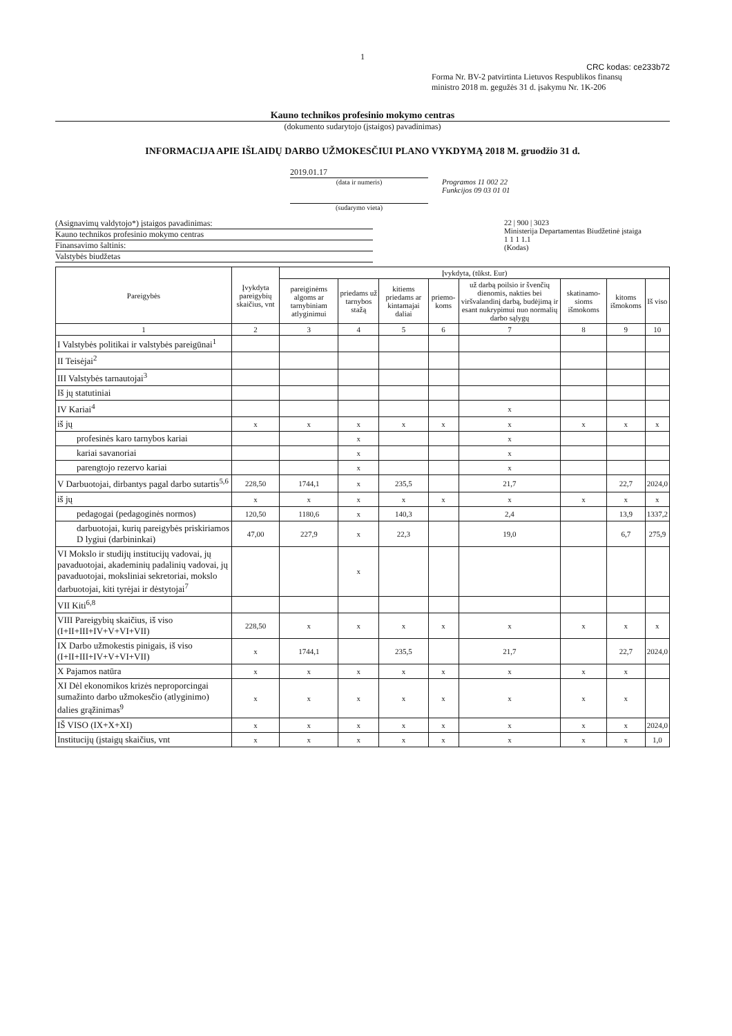1
CRC kodas: ce233b72
Forma Nr. BV-2 patvirtinta Lietuvos Respublikos finansų
ministro 2018 m. gegužės 31 d. įsakymu Nr. 1K-206
Kauno technikos profesinio mokymo centras
(dokumento sudarytojo (įstaigos) pavadinimas)
INFORMACIJA APIE IŠLAIDŲ DARBO UŽMOKESČIUI PLANO VYKDYMĄ 2018 M. gruodžio 31 d.
2019.01.17
(data ir numeris)
(sudarymo vieta)
Programos 11 002 22
Funkcijos 09 03 01 01
(Asignavimų valdytojo*) įstaigos pavadinimas:
Kauno technikos profesinio mokymo centras
Finansavimo šaltinis:
Valstybės biudžetas
22 | 900 | 3023
Ministerija Departamentas Biudžetinė įstaiga
1 1 1 1.1
(Kodas)
| Pareigybės | Įvykdyta pareigybių skaičius, vnt | Įvykdyta, (tūkst. Eur) | | | | | | | |
| --- | --- | --- | --- | --- | --- | --- | --- | --- | --- |
| | | pareiginėms algoms ar tarnybiniam atlyginimui | priedams už tarnybos stažą | kitiems priedams ar kintamajai daliai | priemo-koms | už darbą poilsio ir švenčių dienomis, nakties bei viršvalandinį darbą, budėjimą ir esant nukrypimui nuo normalių darbo sąlygų | skatinamo-sioms išmokoms | kitoms išmokoms | Iš viso |
| 1 | 2 | 3 | 4 | 5 | 6 | 7 | 8 | 9 | 10 |
| I Valstybės politikai ir valstybės pareigūnai<sup>1</sup> | | | | | | | | | |
| II Teisėjai<sup>2</sup> | | | | | | | | | |
| III Valstybės tarnautojai<sup>3</sup> | | | | | | | | | |
| Iš jų statutiniai | | | | | | | | | |
| IV Kariai<sup>4</sup> | | | | | | x | | | |
| iš jų | x | x | x | x | x | x | x | x | x |
| profesinės karo tarnybos kariai | | | x | | | x | | | |
| kariai savanoriai | | | x | | | x | | | |
| parengtojo rezervo kariai | | | x | | | x | | | |
| V Darbuotojai, dirbantys pagal darbo sutartis<sup>5,6</sup> | 228,50 | 1744,1 | x | 235,5 | | 21,7 | | 22,7 | 2024,0 |
| iš jų | x | x | x | x | x | x | x | x | x |
| pedagogai (pedagoginės normos) | 120,50 | 1180,6 | x | 140,3 | | 2,4 | | 13,9 | 1337,2 |
| darbuotojai, kurių pareigybės priskiriamos D lygiui (darbininkai) | 47,00 | 227,9 | x | 22,3 | | 19,0 | | 6,7 | 275,9 |
| VI Mokslo ir studijų institucijų vadovai, jų pavaduotojai, akademinių padalinių vadovai, jų pavaduotojai, moksliniai sekretoriai, mokslo darbuotojai, kiti tyrėjai ir dėstytojai<sup>7</sup> | | | x | | | | | | |
| VII Kiti<sup>6,8</sup> | | | | | | | | | |
| VIII Pareigybių skaičius, iš viso (I+II+III+IV+V+VI+VII) | 228,50 | x | x | x | x | x | x | x | x |
| IX Darbo užmokestis pinigais, iš viso (I+II+III+IV+V+VI+VII) | x | 1744,1 | | 235,5 | | 21,7 | | 22,7 | 2024,0 |
| X Pajamos natūra | x | x | x | x | x | x | x | x | |
| XI Dėl ekonomikos krizės neproporcingai sumažinto darbo užmokesčio (atlyginimo) dalies grąžinimas<sup>9</sup> | x | x | x | x | x | x | x | x | |
| IŠ VISO (IX+X+XI) | x | x | x | x | x | x | x | x | 2024,0 |
| Institucijų (įstaigų skaičius, vnt | x | x | x | x | x | x | x | x | 1,0 |